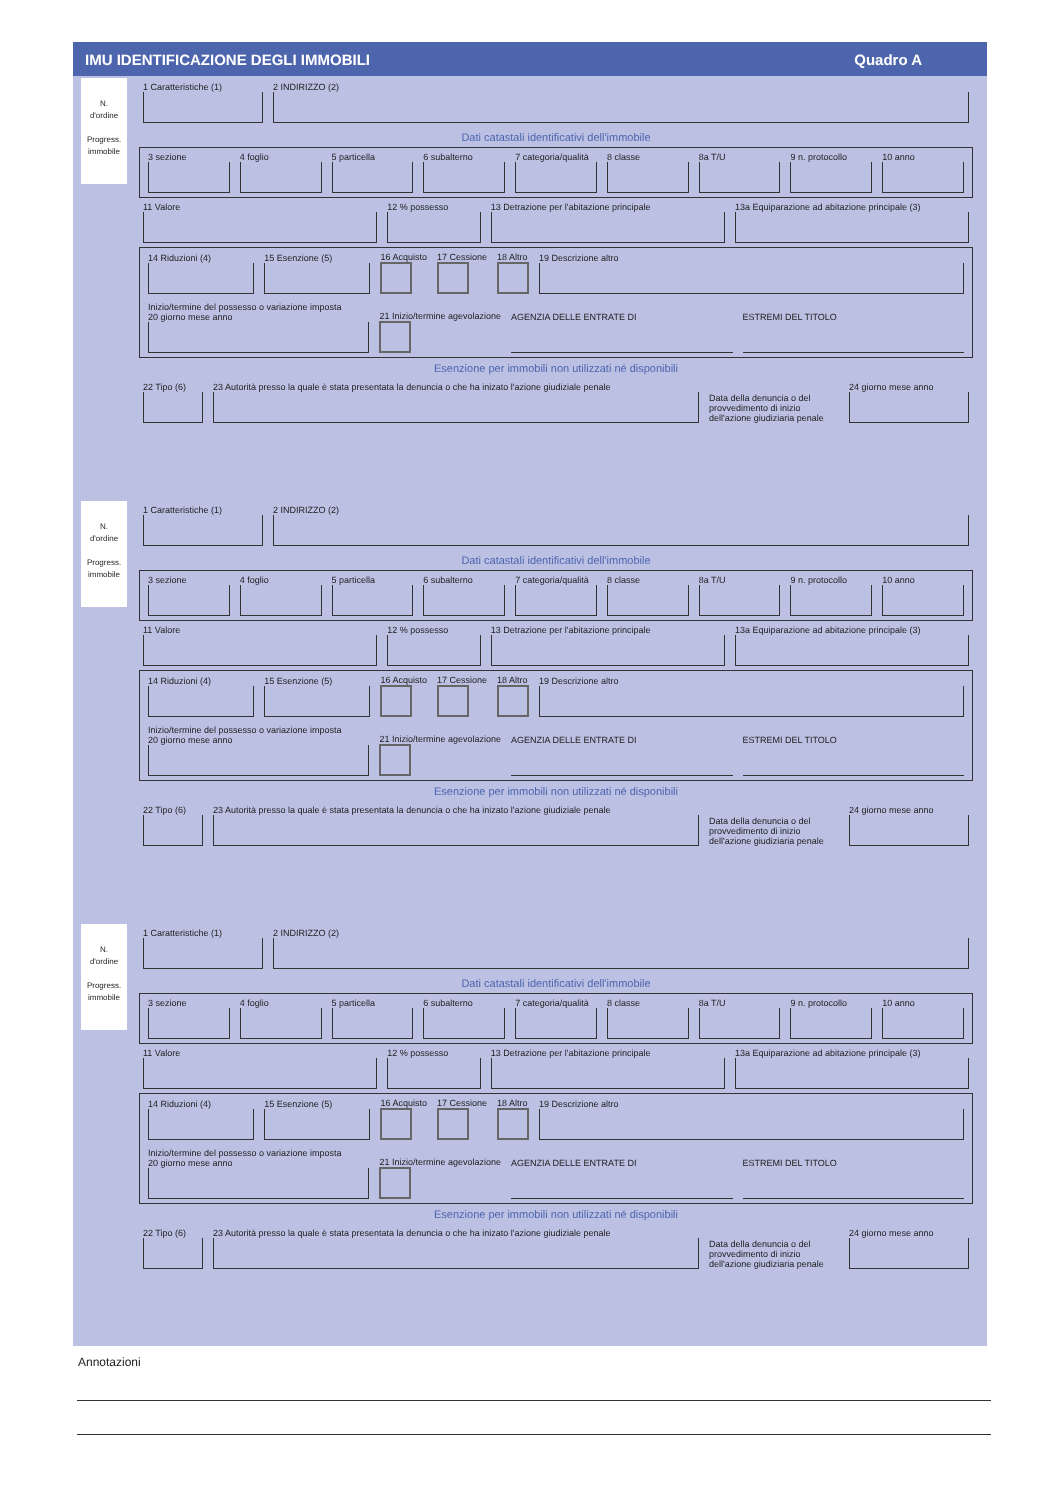IMU IDENTIFICAZIONE DEGLI IMMOBILI Quadro A
N.
d'ordine
Progress.
immobile
N.
d'ordine
Progress.
immobile
N.
d'ordine
Progress.
immobile
1 Caratteristiche (1)
2 INDIRIZZO (2)
Dati catastali identificativi dell'immobile
3 sezione
4 foglio
5 particella
6 subalterno
7 categoria/qualità
8 classe
8a T/U
9 n. protocollo
10 anno
11 Valore
12 % possesso
13 Detrazione per l'abitazione principale
13a Equiparazione ad abitazione principale (3)
14 Riduzioni (4)
15 Esenzione (5)
16 Acquisto
17 Cessione
18 Altro
19 Descrizione altro
Inizio/termine del possesso o variazione imposta
20 giorno mese anno
21 Inizio/termine agevolazione
AGENZIA DELLE ENTRATE DI
ESTREMI DEL TITOLO
Esenzione per immobili non utilizzati né disponibili
22 Tipo (6)
23 Autorità presso la quale è stata presentata la denuncia o che ha inizato l'azione giudiziale penale
Data della denuncia o del provvedimento di inizio dell'azione giudiziaria penale
24 giorno mese anno
1 Caratteristiche (1)
2 INDIRIZZO (2)
Dati catastali identificativi dell'immobile
3 sezione
4 foglio
5 particella
6 subalterno
7 categoria/qualità
8 classe
8a T/U
9 n. protocollo
10 anno
11 Valore
12 % possesso
13 Detrazione per l'abitazione principale
13a Equiparazione ad abitazione principale (3)
14 Riduzioni (4)
15 Esenzione (5)
16 Acquisto
17 Cessione
18 Altro
19 Descrizione altro
Inizio/termine del possesso o variazione imposta
20 giorno mese anno
21 Inizio/termine agevolazione
AGENZIA DELLE ENTRATE DI
ESTREMI DEL TITOLO
Esenzione per immobili non utilizzati né disponibili
22 Tipo (6)
23 Autorità presso la quale è stata presentata la denuncia o che ha inizato l'azione giudiziale penale
Data della denuncia o del provvedimento di inizio dell'azione giudiziaria penale
24 giorno mese anno
1 Caratteristiche (1)
2 INDIRIZZO (2)
Dati catastali identificativi dell'immobile
3 sezione
4 foglio
5 particella
6 subalterno
7 categoria/qualità
8 classe
8a T/U
9 n. protocollo
10 anno
11 Valore
12 % possesso
13 Detrazione per l'abitazione principale
13a Equiparazione ad abitazione principale (3)
14 Riduzioni (4)
15 Esenzione (5)
16 Acquisto
17 Cessione
18 Altro
19 Descrizione altro
Inizio/termine del possesso o variazione imposta
20 giorno mese anno
21 Inizio/termine agevolazione
AGENZIA DELLE ENTRATE DI
ESTREMI DEL TITOLO
Esenzione per immobili non utilizzati né disponibili
22 Tipo (6)
23 Autorità presso la quale è stata presentata la denuncia o che ha inizato l'azione giudiziale penale
Data della denuncia o del provvedimento di inizio dell'azione giudiziaria penale
24 giorno mese anno
Annotazioni